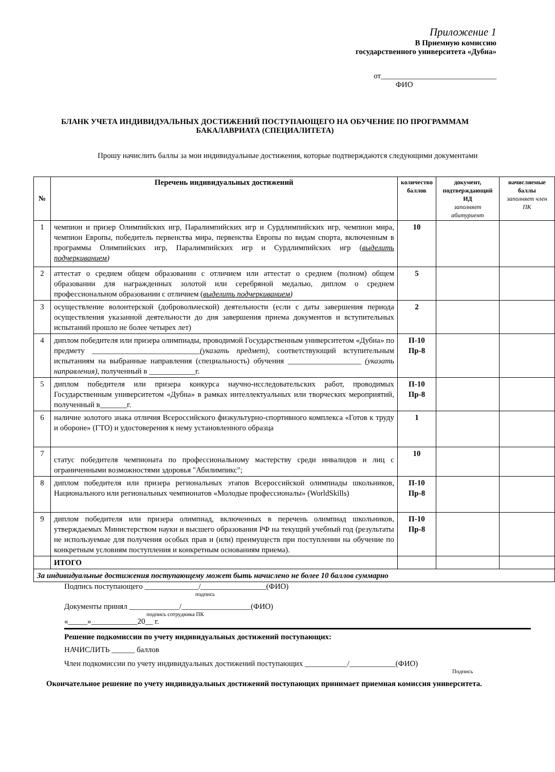Приложение 1
В Приемную комиссию
государственного университета «Дубна»
от______________________________
ФИО
БЛАНК УЧЕТА ИНДИВИДУАЛЬНЫХ ДОСТИЖЕНИЙ ПОСТУПАЮЩЕГО НА ОБУЧЕНИЕ ПО ПРОГРАММАМ БАКАЛАВРИАТА (СПЕЦИАЛИТЕТА)
Прошу начислить баллы за мои индивидуальные достижения, которые подтверждаются следующими документами
| № | Перечень индивидуальных достижений | количество баллов | документ, подтверждающий ИД заполняет абитуриент | начисляемые баллы заполняет член ПК |
| --- | --- | --- | --- | --- |
| 1 | чемпион и призер Олимпийских игр, Паралимпийских игр и Сурдлимпийских игр, чемпион мира, чемпион Европы, победитель первенства мира, первенства Европы по видам спорта, включенным в программы Олимпийских игр, Паралимпийских игр и Сурдлимпийских игр ( выделить подчеркиванием ) | 10 | | |
| 2 | аттестат о среднем общем образовании с отличием или аттестат о среднем (полном) общем образовании для награжденных золотой или серебряной медалью, диплом о среднем профессиональном образовании с отличием ( выделить подчеркиванием ) | 5 | | |
| 3 | осуществление волонтерской (добровольческой) деятельности (если с даты завершения периода осуществления указанной деятельности до дня завершения приема документов и вступительных испытаний прошло не более четырех лет) | 2 | | |
| 4 | диплом победителя или призера олимпиады, проводимой Государственным университетом «Дубна» по предмету ____________________________ (указать предмет), соответствующий вступительным испытаниям на выбранные направления (специальность) обучения ___________________ (указать направления), полученный в ____________г. | П-10 Пр-8 | | |
| 5 | диплом победителя или призера конкурса научно-исследовательских работ, проводимых Государственным университетом «Дубна» в рамках интеллектуальных или творческих мероприятий, полученный в_______г. | П-10 Пр-8 | | |
| 6 | наличие золотого знака отличия Всероссийского физкультурно-спортивного комплекса «Готов к труду и обороне» (ГТО) и удостоверения к нему установленного образца | 1 | | |
| 7 | статус победителя чемпионата по профессиональному мастерству среди инвалидов и лиц с ограниченными возможностями здоровья "Абилимпикс"; | 10 | | |
| 8 | диплом победителя или призера региональных этапов Всероссийской олимпиады школьников, Национального или региональных чемпионатов «Молодые профессионалы» (WorldSkills) | П-10 Пр-8 | | |
| 9 | диплом победителя или призера олимпиад, включенных в перечень олимпиад школьников, утверждаемых Министерством науки и высшего образования РФ на текущий учебный год (результаты не используемые для получения особых прав и (или) преимуществ при поступлении на обучение по конкретным условиям поступления и конкретным основаниям приема). | П-10 Пр-8 | | |
| | ИТОГО | | | |
| За индивидуальные достижения поступающему может быть начислено не более 10 баллов суммарно | | | | |
Подпись поступающего ______________/_________________(ФИО)
подпись
Документы принял _____________/__________________(ФИО)
подпись сотрудника ПК
«_____»____________20__ г.
Решение подкомиссии по учету индивидуальных достижений поступающих:
НАЧИСЛИТЬ ______ баллов
Член подкомиссии по учету индивидуальных достижений поступающих ___________/____________(ФИО)
Подпись
Окончательное решение по учету индивидуальных достижений поступающих принимает приемная комиссия университета.